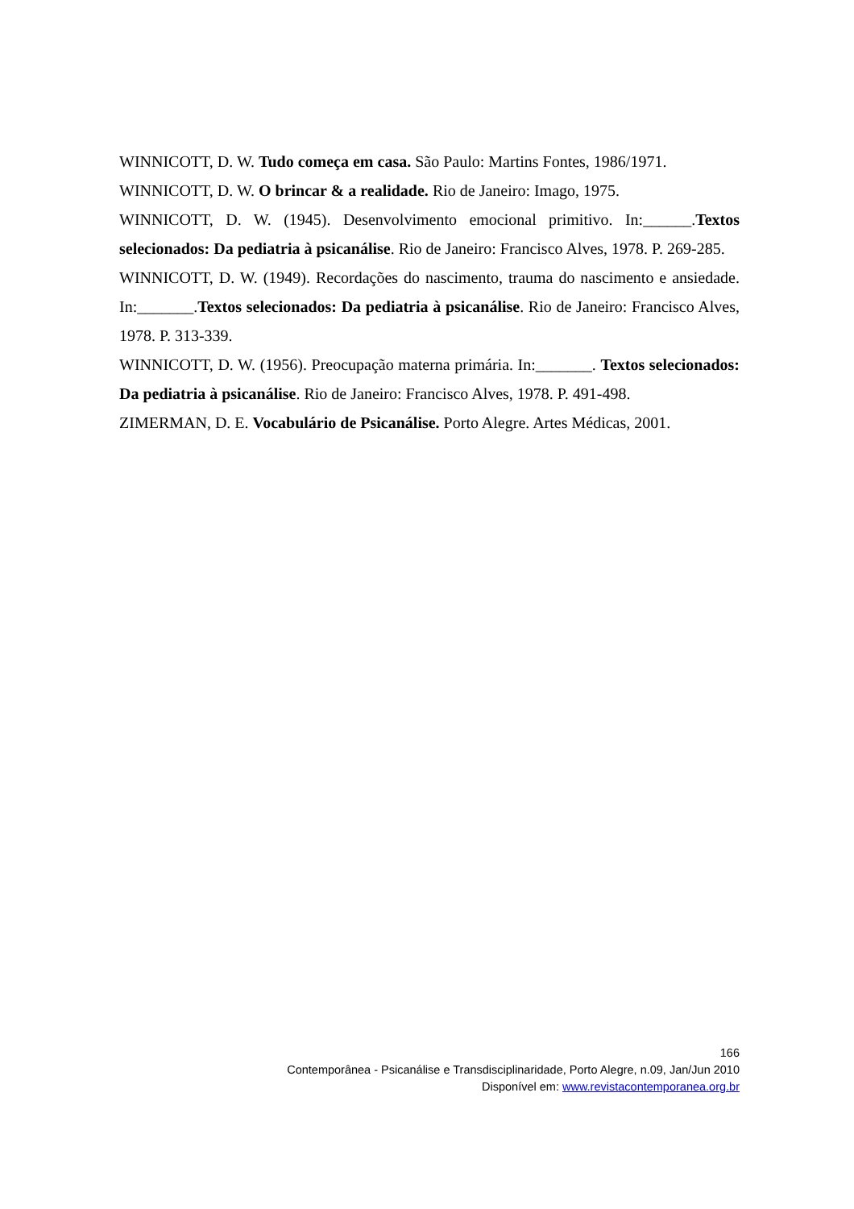WINNICOTT, D. W. Tudo começa em casa. São Paulo: Martins Fontes, 1986/1971.
WINNICOTT, D. W. O brincar & a realidade. Rio de Janeiro: Imago, 1975.
WINNICOTT, D. W. (1945). Desenvolvimento emocional primitivo. In:______.Textos selecionados: Da pediatria à psicanálise. Rio de Janeiro: Francisco Alves, 1978. P. 269-285.
WINNICOTT, D. W. (1949). Recordações do nascimento, trauma do nascimento e ansiedade. In:_______.Textos selecionados: Da pediatria à psicanálise. Rio de Janeiro: Francisco Alves, 1978. P. 313-339.
WINNICOTT, D. W. (1956). Preocupação materna primária. In:_______. Textos selecionados: Da pediatria à psicanálise. Rio de Janeiro: Francisco Alves, 1978. P. 491-498.
ZIMERMAN, D. E. Vocabulário de Psicanálise. Porto Alegre. Artes Médicas, 2001.
166
Contemporânea - Psicanálise e Transdisciplinaridade, Porto Alegre, n.09, Jan/Jun 2010
Disponível em: www.revistacontemporanea.org.br